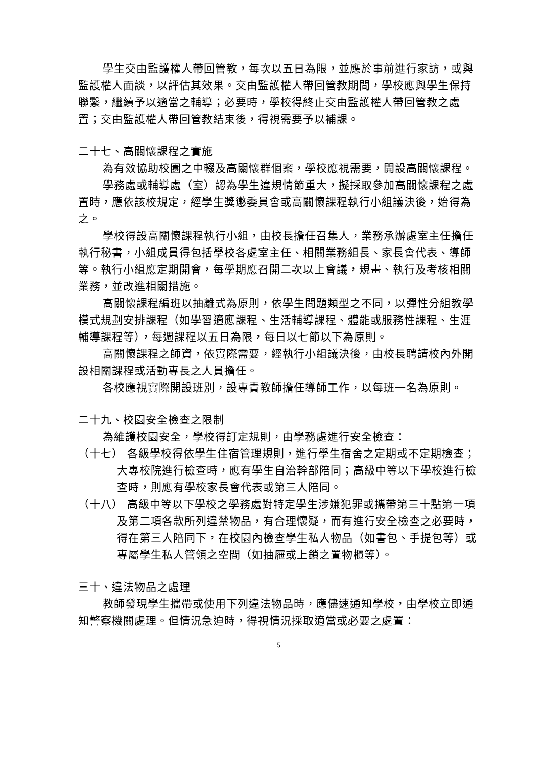學生交由監護權人帶回管教，每次以五日為限，並應於事前進行家訪，或與監護權人面談，以評估其效果。交由監護權人帶回管教期間，學校應與學生保持聯繫，繼續予以適當之輔導；必要時，學校得終止交由監護權人帶回管教之處置；交由監護權人帶回管教結束後，得視需要予以補課。
二十七、高關懷課程之實施
為有效協助校園之中輟及高關懷群個案，學校應視需要，開設高關懷課程。
學務處或輔導處（室）認為學生違規情節重大，擬採取參加高關懷課程之處置時，應依該校規定，經學生獎懲委員會或高關懷課程執行小組議決後，始得為之。
學校得設高關懷課程執行小組，由校長擔任召集人，業務承辦處室主任擔任執行秘書，小組成員得包括學校各處室主任、相關業務組長、家長會代表、導師等。執行小組應定期開會，每學期應召開二次以上會議，規畫、執行及考核相關業務，並改進相關措施。
高關懷課程編班以抽離式為原則，依學生問題類型之不同，以彈性分組教學模式規劃安排課程（如學習適應課程、生活輔導課程、體能或服務性課程、生涯輔導課程等），每週課程以五日為限，每日以七節以下為原則。
高關懷課程之師資，依實際需要，經執行小組議決後，由校長聘請校內外開設相關課程或活動專長之人員擔任。
各校應視實際開設班別，設專責教師擔任導師工作，以每班一名為原則。
二十九、校園安全檢查之限制
為維護校園安全，學校得訂定規則，由學務處進行安全檢查：
（十七） 各級學校得依學生住宿管理規則，進行學生宿舍之定期或不定期檢查；大專校院進行檢查時，應有學生自治幹部陪同；高級中等以下學校進行檢查時，則應有學校家長會代表或第三人陪同。
（十八） 高級中等以下學校之學務處對特定學生涉嫌犯罪或攜帶第三十點第一項及第二項各款所列違禁物品，有合理懷疑，而有進行安全檢查之必要時，得在第三人陪同下，在校園內檢查學生私人物品（如書包、手提包等）或專屬學生私人管領之空間（如抽屜或上鎖之置物櫃等）。
三十、違法物品之處理
教師發現學生攜帶或使用下列違法物品時，應儘速通知學校，由學校立即通知警察機關處理。但情況急迫時，得視情況採取適當或必要之處置：
5